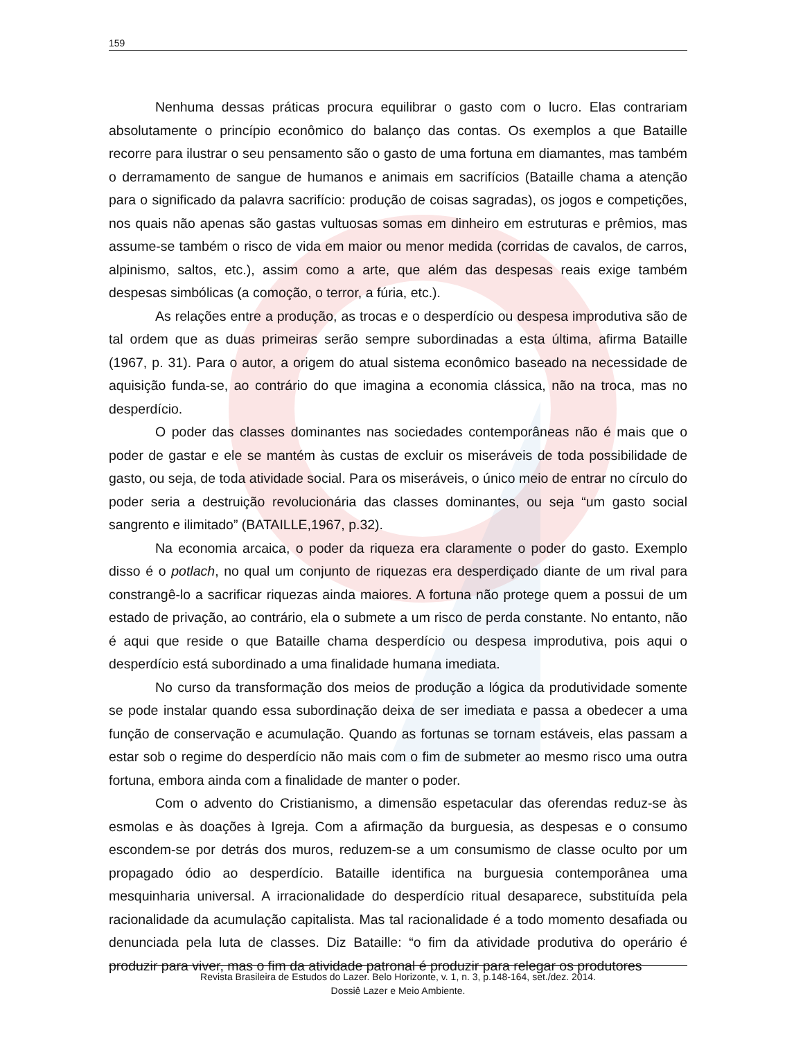159
Nenhuma dessas práticas procura equilibrar o gasto com o lucro. Elas contrariam absolutamente o princípio econômico do balanço das contas. Os exemplos a que Bataille recorre para ilustrar o seu pensamento são o gasto de uma fortuna em diamantes, mas também o derramamento de sangue de humanos e animais em sacrifícios (Bataille chama a atenção para o significado da palavra sacrifício: produção de coisas sagradas), os jogos e competições, nos quais não apenas são gastas vultuosas somas em dinheiro em estruturas e prêmios, mas assume-se também o risco de vida em maior ou menor medida (corridas de cavalos, de carros, alpinismo, saltos, etc.), assim como a arte, que além das despesas reais exige também despesas simbólicas (a comoção, o terror, a fúria, etc.).
As relações entre a produção, as trocas e o desperdício ou despesa improdutiva são de tal ordem que as duas primeiras serão sempre subordinadas a esta última, afirma Bataille (1967, p. 31). Para o autor, a origem do atual sistema econômico baseado na necessidade de aquisição funda-se, ao contrário do que imagina a economia clássica, não na troca, mas no desperdício.
O poder das classes dominantes nas sociedades contemporâneas não é mais que o poder de gastar e ele se mantém às custas de excluir os miseráveis de toda possibilidade de gasto, ou seja, de toda atividade social. Para os miseráveis, o único meio de entrar no círculo do poder seria a destruição revolucionária das classes dominantes, ou seja “um gasto social sangrento e ilimitado” (BATAILLE,1967, p.32).
Na economia arcaica, o poder da riqueza era claramente o poder do gasto. Exemplo disso é o potlach, no qual um conjunto de riquezas era desperdiçado diante de um rival para constrangê-lo a sacrificar riquezas ainda maiores. A fortuna não protege quem a possui de um estado de privação, ao contrário, ela o submete a um risco de perda constante. No entanto, não é aqui que reside o que Bataille chama desperdício ou despesa improdutiva, pois aqui o desperdício está subordinado a uma finalidade humana imediata.
No curso da transformação dos meios de produção a lógica da produtividade somente se pode instalar quando essa subordinação deixa de ser imediata e passa a obedecer a uma função de conservação e acumulação. Quando as fortunas se tornam estáveis, elas passam a estar sob o regime do desperdício não mais com o fim de submeter ao mesmo risco uma outra fortuna, embora ainda com a finalidade de manter o poder.
Com o advento do Cristianismo, a dimensão espetacular das oferendas reduz-se às esmolas e às doações à Igreja. Com a afirmação da burguesia, as despesas e o consumo escondem-se por detrás dos muros, reduzem-se a um consumismo de classe oculto por um propagado ódio ao desperdício. Bataille identifica na burguesia contemporânea uma mesquinharia universal. A irracionalidade do desperdício ritual desaparece, substituída pela racionalidade da acumulação capitalista. Mas tal racionalidade é a todo momento desafiada ou denunciada pela luta de classes. Diz Bataille: “o fim da atividade produtiva do operário é produzir para viver, mas o fim da atividade patronal é produzir para relegar os produtores
Revista Brasileira de Estudos do Lazer. Belo Horizonte, v. 1, n. 3, p.148-164, set./dez. 2014.
Dossiê Lazer e Meio Ambiente.